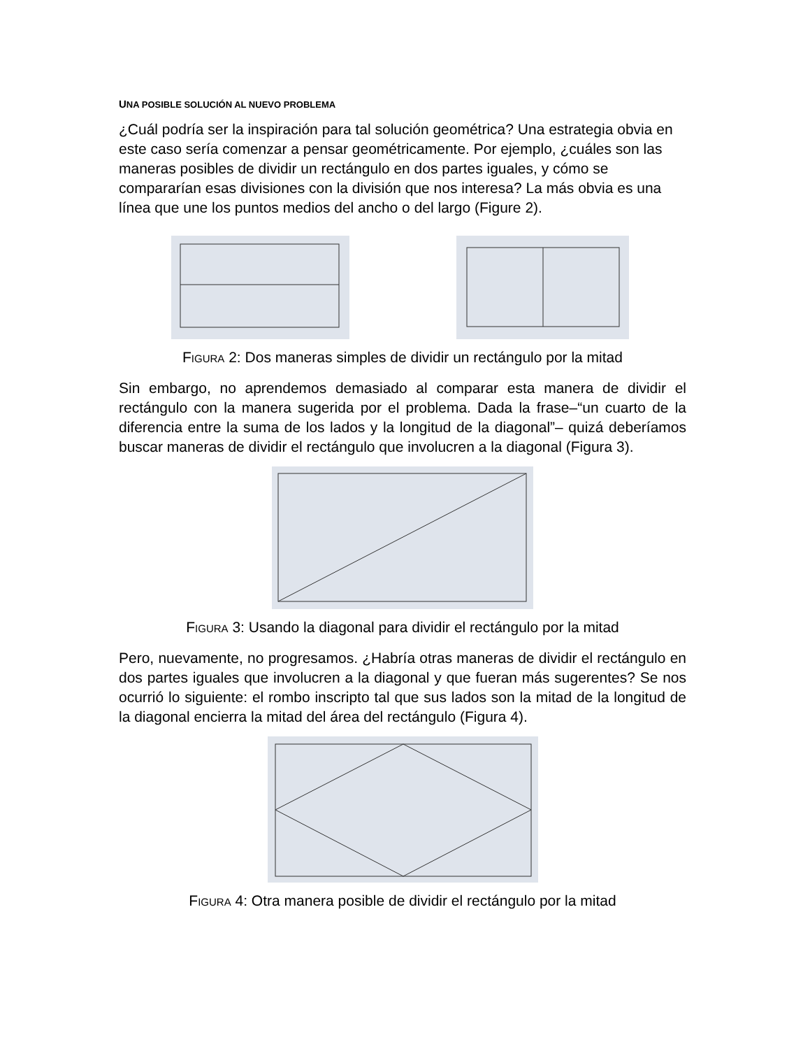UNA POSIBLE SOLUCIÓN AL NUEVO PROBLEMA
¿Cuál podría ser la inspiración para tal solución geométrica? Una estrategia obvia en este caso sería comenzar a pensar geométricamente. Por ejemplo, ¿cuáles son las maneras posibles de dividir un rectángulo en dos partes iguales, y cómo se compararían esas divisiones con la división que nos interesa? La más obvia es una línea que une los puntos medios del ancho o del largo (Figure 2).
FIGURA 2: Dos maneras simples de dividir un rectángulo por la mitad
Sin embargo, no aprendemos demasiado al comparar esta manera de dividir el rectángulo con la manera sugerida por el problema. Dada la frase–“un cuarto de la diferencia entre la suma de los lados y la longitud de la diagonal”– quizá deberíamos buscar maneras de dividir el rectángulo que involucren a la diagonal (Figura 3).
FIGURA 3: Usando la diagonal para dividir el rectángulo por la mitad
Pero, nuevamente, no progresamos. ¿Habría otras maneras de dividir el rectángulo en dos partes iguales que involucren a la diagonal y que fueran más sugerentes? Se nos ocurrió lo siguiente: el rombo inscripto tal que sus lados son la mitad de la longitud de la diagonal encierra la mitad del área del rectángulo (Figura 4).
FIGURA 4: Otra manera posible de dividir el rectángulo por la mitad